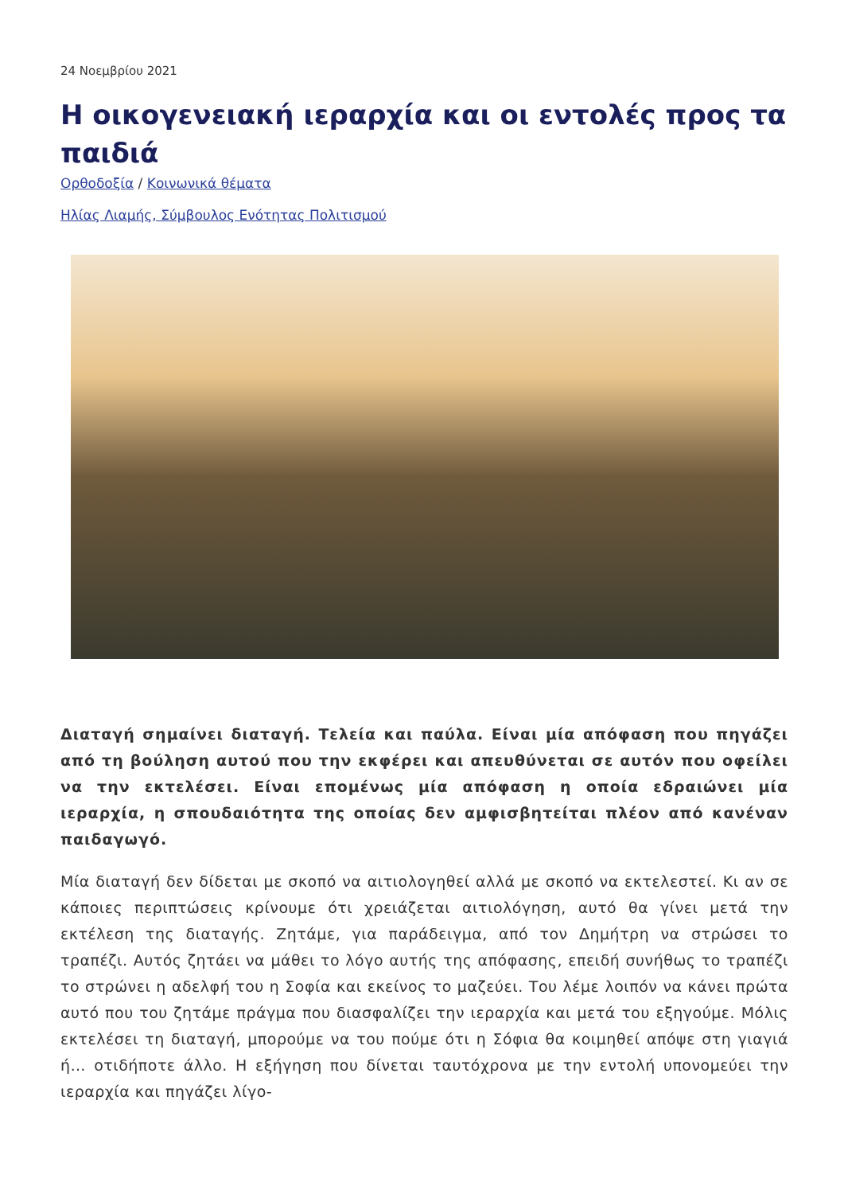24 Νοεμβρίου 2021
Η οικογενειακή ιεραρχία και οι εντολές προς τα παιδιά
Ορθοδοξία / Κοινωνικά θέματα
Ηλίας Λιαμής, Σύμβουλος Ενότητας Πολιτισμού
Διαταγή σημαίνει διαταγή. Τελεία και παύλα. Είναι μία απόφαση που πηγάζει από τη βούληση αυτού που την εκφέρει και απευθύνεται σε αυτόν που οφείλει να την εκτελέσει. Είναι επομένως μία απόφαση η οποία εδραιώνει μία ιεραρχία, η σπουδαιότητα της οποίας δεν αμφισβητείται πλέον από κανέναν παιδαγωγό.
Μία διαταγή δεν δίδεται με σκοπό να αιτιολογηθεί αλλά με σκοπό να εκτελεστεί. Κι αν σε κάποιες περιπτώσεις κρίνουμε ότι χρειάζεται αιτιολόγηση, αυτό θα γίνει μετά την εκτέλεση της διαταγής. Ζητάμε, για παράδειγμα, από τον Δημήτρη να στρώσει το τραπέζι. Αυτός ζητάει να μάθει το λόγο αυτής της απόφασης, επειδή συνήθως το τραπέζι το στρώνει η αδελφή του η Σοφία και εκείνος το μαζεύει. Του λέμε λοιπόν να κάνει πρώτα αυτό που του ζητάμε πράγμα που διασφαλίζει την ιεραρχία και μετά του εξηγούμε. Μόλις εκτελέσει τη διαταγή, μπορούμε να του πούμε ότι η Σόφια θα κοιμηθεί απόψε στη γιαγιά ή… οτιδήποτε άλλο. Η εξήγηση που δίνεται ταυτόχρονα με την εντολή υπονομεύει την ιεραρχία και πηγάζει λίγο-